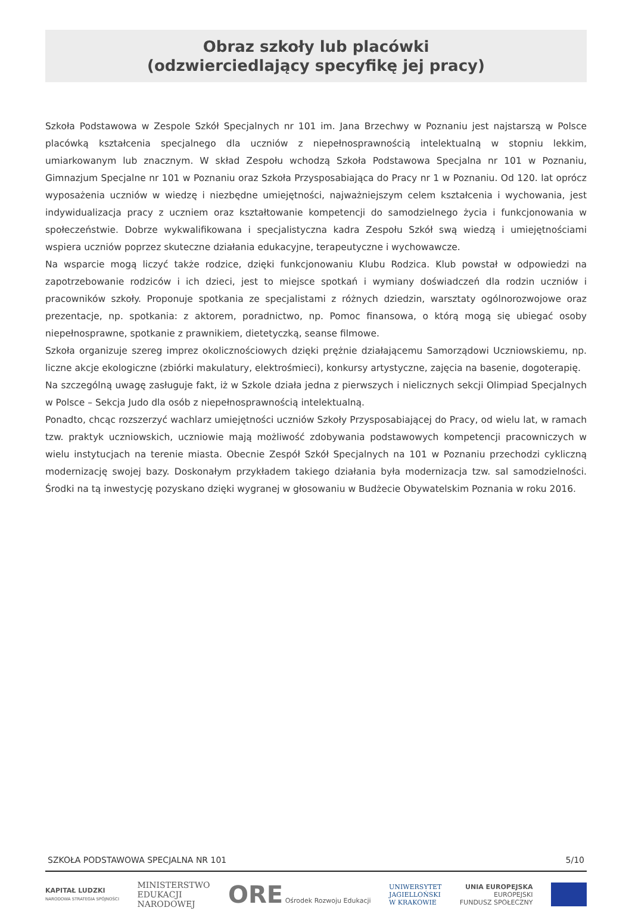Obraz szkoły lub placówki
(odzwierciedlający specyfikę jej pracy)
Szkoła Podstawowa w Zespole Szkół Specjalnych nr 101 im. Jana Brzechwy w Poznaniu jest najstarszą w Polsce placówką kształcenia specjalnego dla uczniów z niepełnosprawnością intelektualną w stopniu lekkim, umiarkowanym lub znacznym. W skład Zespołu wchodzą Szkoła Podstawowa Specjalna nr 101 w Poznaniu, Gimnazjum Specjalne nr 101 w Poznaniu oraz Szkoła Przysposabiająca do Pracy nr 1 w Poznaniu. Od 120. lat oprócz wyposażenia uczniów w wiedzę i niezbędne umiejętności, najważniejszym celem kształcenia i wychowania, jest indywidualizacja pracy z uczniem oraz kształtowanie kompetencji do samodzielnego życia i funkcjonowania w społeczeństwie. Dobrze wykwalifikowana i specjalistyczna kadra Zespołu Szkół swą wiedzą i umiejętnościami wspiera uczniów poprzez skuteczne działania edukacyjne, terapeutyczne i wychowawcze.
Na wsparcie mogą liczyć także rodzice, dzięki funkcjonowaniu Klubu Rodzica. Klub powstał w odpowiedzi na zapotrzebowanie rodziców i ich dzieci, jest to miejsce spotkań i wymiany doświadczeń dla rodzin uczniów i pracowników szkoły. Proponuje spotkania ze specjalistami z różnych dziedzin, warsztaty ogólnorozwojowe oraz prezentacje, np. spotkania: z aktorem, poradnictwo, np. Pomoc finansowa, o którą mogą się ubiegać osoby niepełnosprawne, spotkanie z prawnikiem, dietetyczką, seanse filmowe.
Szkoła organizuje szereg imprez okolicznościowych dzięki prężnie działającemu Samorządowi Uczniowskiemu, np. liczne akcje ekologiczne (zbiórki makulatury, elektrośmieci), konkursy artystyczne, zajęcia na basenie, dogoterapię.
Na szczególną uwagę zasługuje fakt, iż w Szkole działa jedna z pierwszych i nielicznych sekcji Olimpiad Specjalnych w Polsce – Sekcja Judo dla osób z niepełnosprawnością intelektualną.
Ponadto, chcąc rozszerzyć wachlarz umiejętności uczniów Szkoły Przysposabiającej do Pracy, od wielu lat, w ramach tzw. praktyk uczniowskich, uczniowie mają możliwość zdobywania podstawowych kompetencji pracowniczych w wielu instytucjach na terenie miasta. Obecnie Zespół Szkół Specjalnych na 101 w Poznaniu przechodzi cykliczną modernizację swojej bazy. Doskonałym przykładem takiego działania była modernizacja tzw. sal samodzielności. Środki na tą inwestycję pozyskano dzięki wygranej w głosowaniu w Budżecie Obywatelskim Poznania w roku 2016.
SZKOŁA PODSTAWOWA SPECJALNA NR 101 5/10
KAPITAŁ LUDZKI
NARODOWA STRATEGIA SPÓJNOŚCI
MINISTERSTWO
EDUKACJI
NARODOWEJ
ORE Ośrodek Rozwoju Edukacji
UNIWERSYTET
JAGIELLOŃSKI
W KRAKOWIE
UNIA EUROPEJSKA
EUROPEJSKI
FUNDUSZ SPOŁECZNY